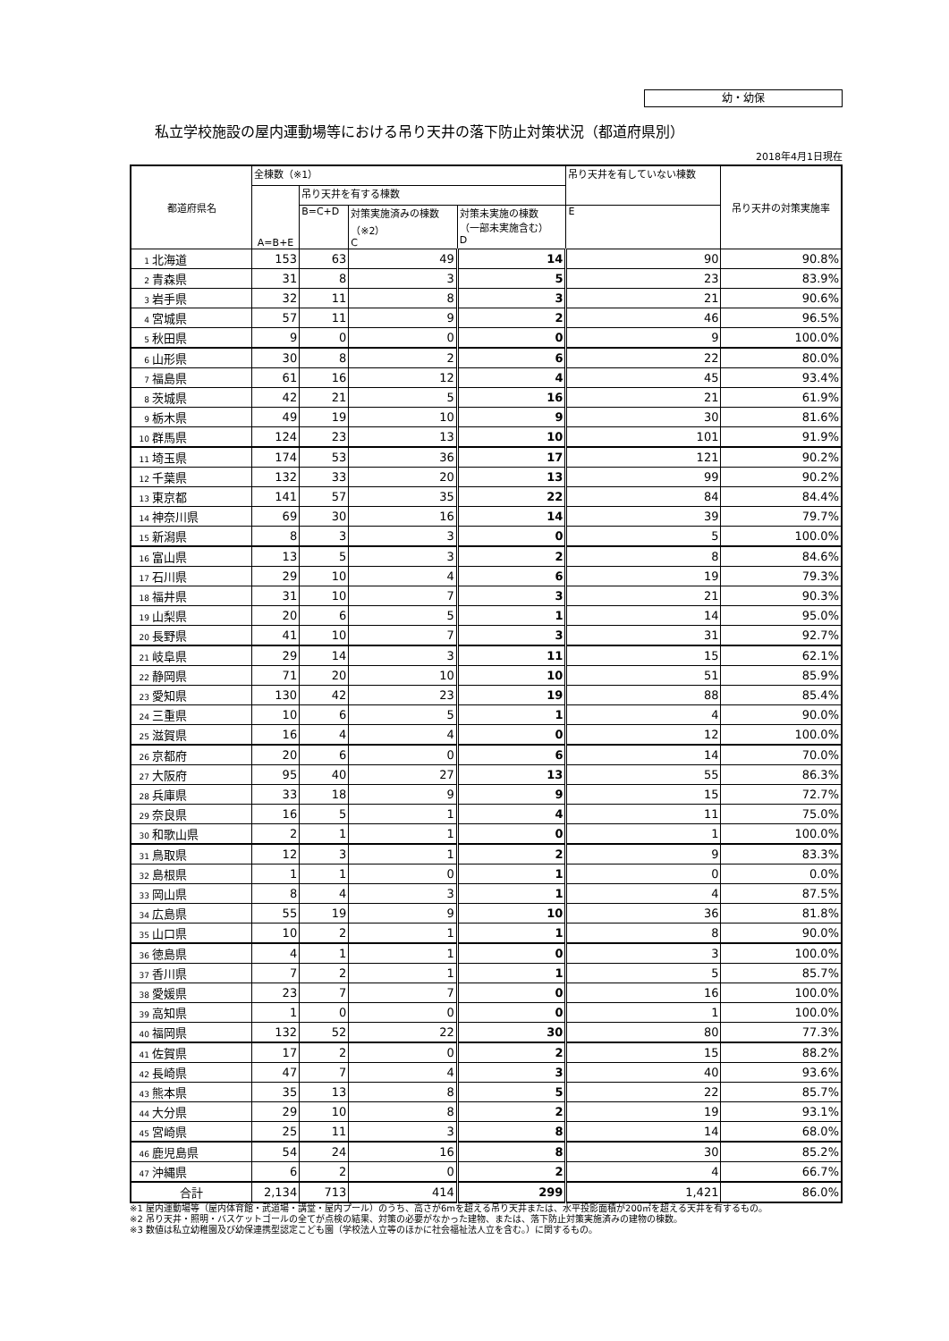幼・幼保
私立学校施設の屋内運動場等における吊り天井の落下防止対策状況（都道府県別）
2018年4月1日現在
| 都道府県名 | 全棟数（※1） | | | | 吊り天井を有していない棟数 | 吊り天井の対策実施率 |
| --- | --- | --- | --- | --- | --- | --- |
| | A=B+E | 吊り天井を有する棟数 | | | | |
| | | B=C+D | 対策実施済みの棟数 （※2） C | 対策未実施の棟数 （一部未実施含む） D | E | |
| 1 北海道 | 153 | 63 | 49 | 14 | 90 | 90.8% |
| 2 青森県 | 31 | 8 | 3 | 5 | 23 | 83.9% |
| 3 岩手県 | 32 | 11 | 8 | 3 | 21 | 90.6% |
| 4 宮城県 | 57 | 11 | 9 | 2 | 46 | 96.5% |
| 5 秋田県 | 9 | 0 | 0 | 0 | 9 | 100.0% |
| 6 山形県 | 30 | 8 | 2 | 6 | 22 | 80.0% |
| 7 福島県 | 61 | 16 | 12 | 4 | 45 | 93.4% |
| 8 茨城県 | 42 | 21 | 5 | 16 | 21 | 61.9% |
| 9 栃木県 | 49 | 19 | 10 | 9 | 30 | 81.6% |
| 10 群馬県 | 124 | 23 | 13 | 10 | 101 | 91.9% |
| 11 埼玉県 | 174 | 53 | 36 | 17 | 121 | 90.2% |
| 12 千葉県 | 132 | 33 | 20 | 13 | 99 | 90.2% |
| 13 東京都 | 141 | 57 | 35 | 22 | 84 | 84.4% |
| 14 神奈川県 | 69 | 30 | 16 | 14 | 39 | 79.7% |
| 15 新潟県 | 8 | 3 | 3 | 0 | 5 | 100.0% |
| 16 富山県 | 13 | 5 | 3 | 2 | 8 | 84.6% |
| 17 石川県 | 29 | 10 | 4 | 6 | 19 | 79.3% |
| 18 福井県 | 31 | 10 | 7 | 3 | 21 | 90.3% |
| 19 山梨県 | 20 | 6 | 5 | 1 | 14 | 95.0% |
| 20 長野県 | 41 | 10 | 7 | 3 | 31 | 92.7% |
| 21 岐阜県 | 29 | 14 | 3 | 11 | 15 | 62.1% |
| 22 静岡県 | 71 | 20 | 10 | 10 | 51 | 85.9% |
| 23 愛知県 | 130 | 42 | 23 | 19 | 88 | 85.4% |
| 24 三重県 | 10 | 6 | 5 | 1 | 4 | 90.0% |
| 25 滋賀県 | 16 | 4 | 4 | 0 | 12 | 100.0% |
| 26 京都府 | 20 | 6 | 0 | 6 | 14 | 70.0% |
| 27 大阪府 | 95 | 40 | 27 | 13 | 55 | 86.3% |
| 28 兵庫県 | 33 | 18 | 9 | 9 | 15 | 72.7% |
| 29 奈良県 | 16 | 5 | 1 | 4 | 11 | 75.0% |
| 30 和歌山県 | 2 | 1 | 1 | 0 | 1 | 100.0% |
| 31 鳥取県 | 12 | 3 | 1 | 2 | 9 | 83.3% |
| 32 島根県 | 1 | 1 | 0 | 1 | 0 | 0.0% |
| 33 岡山県 | 8 | 4 | 3 | 1 | 4 | 87.5% |
| 34 広島県 | 55 | 19 | 9 | 10 | 36 | 81.8% |
| 35 山口県 | 10 | 2 | 1 | 1 | 8 | 90.0% |
| 36 徳島県 | 4 | 1 | 1 | 0 | 3 | 100.0% |
| 37 香川県 | 7 | 2 | 1 | 1 | 5 | 85.7% |
| 38 愛媛県 | 23 | 7 | 7 | 0 | 16 | 100.0% |
| 39 高知県 | 1 | 0 | 0 | 0 | 1 | 100.0% |
| 40 福岡県 | 132 | 52 | 22 | 30 | 80 | 77.3% |
| 41 佐賀県 | 17 | 2 | 0 | 2 | 15 | 88.2% |
| 42 長崎県 | 47 | 7 | 4 | 3 | 40 | 93.6% |
| 43 熊本県 | 35 | 13 | 8 | 5 | 22 | 85.7% |
| 44 大分県 | 29 | 10 | 8 | 2 | 19 | 93.1% |
| 45 宮崎県 | 25 | 11 | 3 | 8 | 14 | 68.0% |
| 46 鹿児島県 | 54 | 24 | 16 | 8 | 30 | 85.2% |
| 47 沖縄県 | 6 | 2 | 0 | 2 | 4 | 66.7% |
| 合計 | 2,134 | 713 | 414 | 299 | 1,421 | 86.0% |
※1 屋内運動場等（屋内体育館・武道場・講堂・屋内プール）のうち、高さが6mを超える吊り天井または、水平投影面積が200㎡を超える天井を有するもの。
※2 吊り天井・照明・バスケットゴールの全てが点検の結果、対策の必要がなかった建物、または、落下防止対策実施済みの建物の棟数。
※3 数値は私立幼稚園及び幼保連携型認定こども園（学校法人立等のほかに社会福祉法人立を含む。）に関するもの。